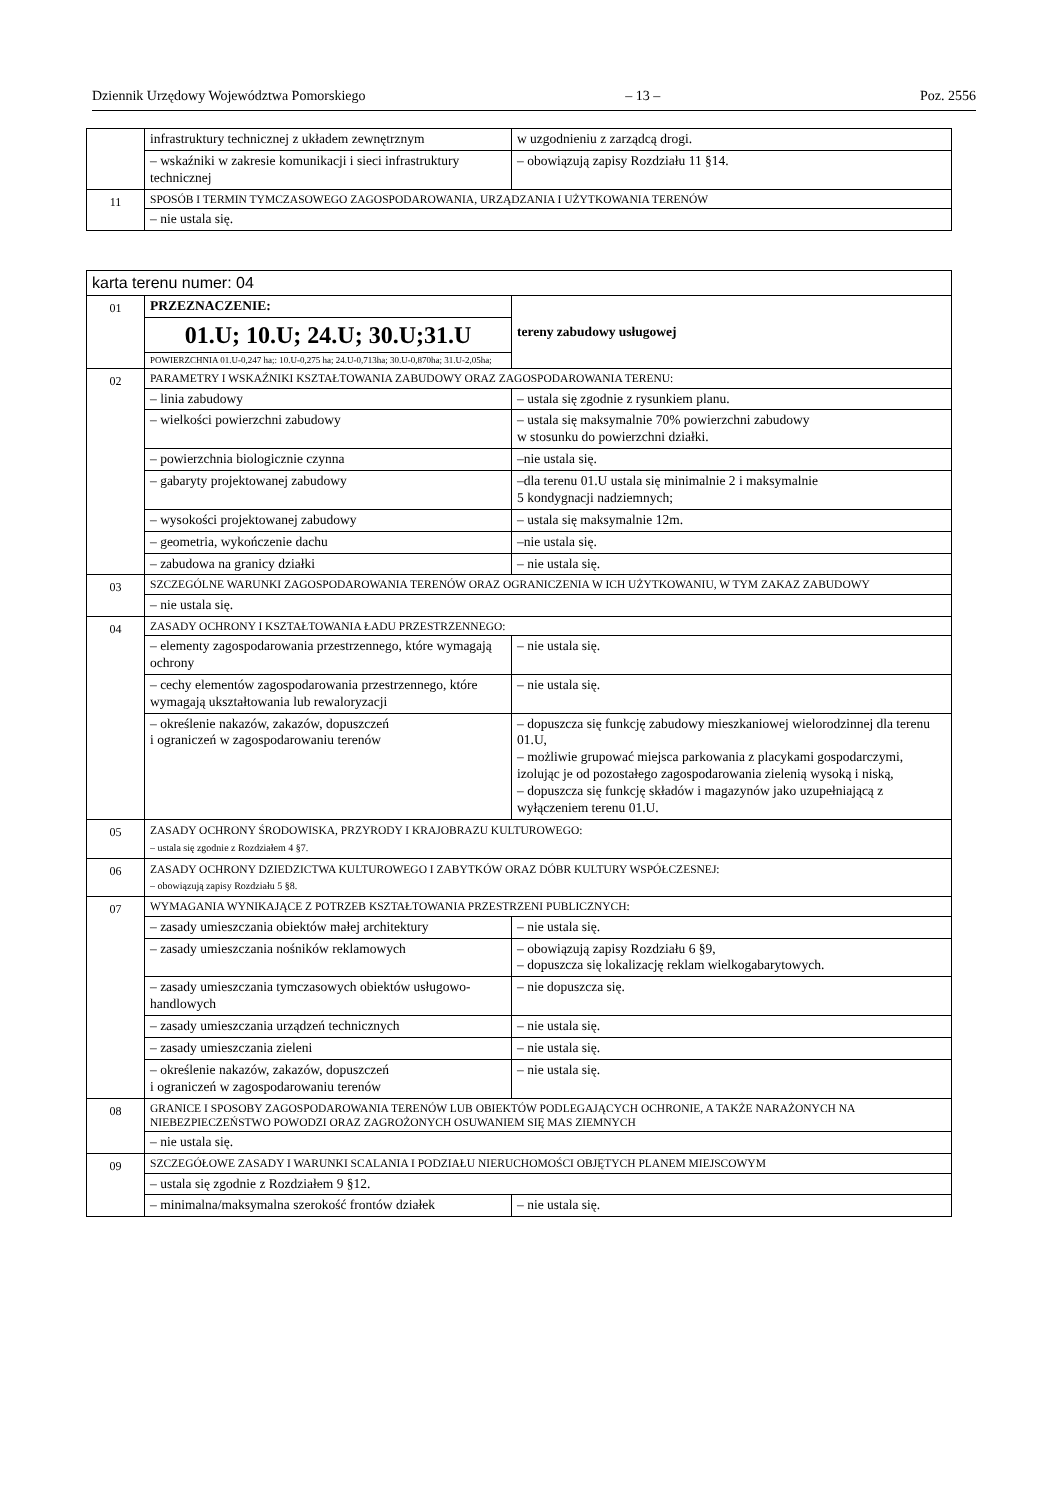Dziennik Urzędowy Województwa Pomorskiego – 13 – Poz. 2556
| | infrastruktury technicznej z układem zewnętrznym | w uzgodnieniu z zarządcą drogi. |
| | – wskaźniki w zakresie komunikacji i sieci infrastruktury technicznej | – obowiązują zapisy Rozdziału 11 §14. |
| 11 | SPOSÓB I TERMIN TYMCZASOWEGO ZAGOSPODAROWANIA, URZĄDZANIA I UŻYTKOWANIA TERENÓW | |
| | – nie ustala się. | |
| karta terenu numer: 04 | | |
| 01 | PRZEZNACZENIE: | tereny zabudowy usługowej |
| | 01.U; 10.U; 24.U; 30.U;31.U | |
| | POWIERZCHNIA 01.U-0,247 ha;: 10.U-0,275 ha; 24.U-0,713ha; 30.U-0,870ha; 31.U-2,05ha; | |
| 02 | PARAMETRY I WSKAŹNIKI KSZTAŁTOWANIA ZABUDOWY ORAZ ZAGOSPODAROWANIA TERENU: | |
| | – linia zabudowy | – ustala się zgodnie z rysunkiem planu. |
| | – wielkości powierzchni zabudowy | – ustala się maksymalnie 70% powierzchni zabudowy w stosunku do powierzchni działki. |
| | – powierzchnia biologicznie czynna | –nie ustala się. |
| | – gabaryty projektowanej zabudowy | –dla terenu 01.U ustala się minimalnie 2 i maksymalnie 5 kondygnacji nadziemnych; |
| | – wysokości projektowanej zabudowy | – ustala się maksymalnie 12m. |
| | – geometria, wykończenie dachu | –nie ustala się. |
| | – zabudowa na granicy działki | – nie ustala się. |
| 03 | SZCZEGÓLNE WARUNKI ZAGOSPODAROWANIA TERENÓW ORAZ OGRANICZENIA W ICH UŻYTKOWANIU, W TYM ZAKAZ ZABUDOWY | |
| | – nie ustala się. | |
| 04 | ZASADY OCHRONY I KSZTAŁTOWANIA ŁADU PRZESTRZENNEGO: | |
| | – elementy zagospodarowania przestrzennego, które wymagają ochrony | – nie ustala się. |
| | – cechy elementów zagospodarowania przestrzennego, które wymagają ukształtowania lub rewaloryzacji | – nie ustala się. |
| | – określenie nakazów, zakazów, dopuszczeń i ograniczeń w zagospodarowaniu terenów | – dopuszcza się funkcję zabudowy mieszkaniowej wielorodzinnej dla terenu 01.U, – możliwie grupować miejsca parkowania z placykami gospodarczymi, izolując je od pozostałego zagospodarowania zielenią wysoką i niską, – dopuszcza się funkcję składów i magazynów jako uzupełniającą z wyłączeniem terenu 01.U. |
| 05 | ZASADY OCHRONY ŚRODOWISKA, PRZYRODY I KRAJOBRAZU KULTUROWEGO: – ustala się zgodnie z Rozdziałem 4 §7. | |
| 06 | ZASADY OCHRONY DZIEDZICTWA KULTUROWEGO I ZABYTKÓW ORAZ DÓBR KULTURY WSPÓŁCZESNEJ: – obowiązują zapisy Rozdziału 5 §8. | |
| 07 | WYMAGANIA WYNIKAJĄCE Z POTRZEB KSZTAŁTOWANIA PRZESTRZENI PUBLICZNYCH: | |
| | – zasady umieszczania obiektów małej architektury | – nie ustala się. |
| | – zasady umieszczania nośników reklamowych | – obowiązują zapisy Rozdziału 6 §9, – dopuszcza się lokalizację reklam wielkogabarytowych. |
| | – zasady umieszczania tymczasowych obiektów usługowo-handlowych | – nie dopuszcza się. |
| | – zasady umieszczania urządzeń technicznych | – nie ustala się. |
| | – zasady umieszczania zieleni | – nie ustala się. |
| | – określenie nakazów, zakazów, dopuszczeń i ograniczeń w zagospodarowaniu terenów | – nie ustala się. |
| 08 | GRANICE I SPOSOBY ZAGOSPODAROWANIA TERENÓW LUB OBIEKTÓW PODLEGAJĄCYCH OCHRONIE, A TAKŻE NARAŻONYCH NA NIEBEZPIECZEŃSTWO POWODZI ORAZ ZAGROŻONYCH OSUWANIEM SIĘ MAS ZIEMNYCH | |
| | – nie ustala się. | |
| 09 | SZCZEGÓŁOWE ZASADY I WARUNKI SCALANIA I PODZIAŁU NIERUCHOMOŚCI OBJĘTYCH PLANEM MIEJSCOWYM | |
| | – ustala się zgodnie z Rozdziałem 9 §12. | |
| | – minimalna/maksymalna szerokość frontów działek | – nie ustala się. |